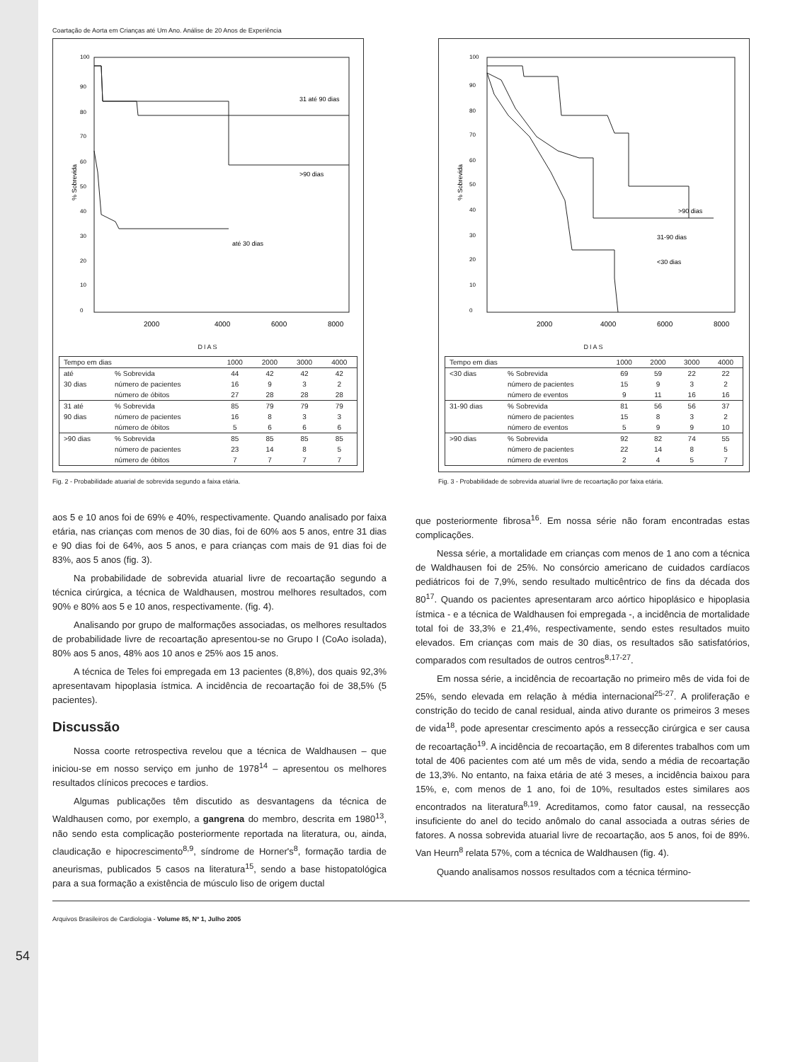Coartação de Aorta em Crianças até Um Ano. Análise de 20 Anos de Experiência
% Sobrevida
100
90
80
70
60
50
40
30
20
10
0
31 até 90 dias
>90 dias
até 30 dias
2000
4000
6000
8000
DIAS
| Tempo em dias | | 1000 | 2000 | 3000 | 4000 |
| --- | --- | --- | --- | --- | --- |
| até | % Sobrevida | 44 | 42 | 42 | 42 |
| 30 dias | número de pacientes | 16 | 9 | 3 | 2 |
| | número de óbitos | 27 | 28 | 28 | 28 |
| 31 até | % Sobrevida | 85 | 79 | 79 | 79 |
| 90 dias | número de pacientes | 16 | 8 | 3 | 3 |
| | número de óbitos | 5 | 6 | 6 | 6 |
| >90 dias | % Sobrevida | 85 | 85 | 85 | 85 |
| | número de pacientes | 23 | 14 | 8 | 5 |
| | número de óbitos | 7 | 7 | 7 | 7 |
Fig. 2 - Probabilidade atuarial de sobrevida segundo a faixa etária.
% Sobrevida
100
90
80
70
60
50
40
30
20
10
0
>90 dias
31-90 dias
<30 dias
2000
4000
6000
8000
DIAS
| Tempo em dias | | 1000 | 2000 | 3000 | 4000 |
| --- | --- | --- | --- | --- | --- |
| <30 dias | % Sobrevida | 69 | 59 | 22 | 22 |
| | número de pacientes | 15 | 9 | 3 | 2 |
| | número de eventos | 9 | 11 | 16 | 16 |
| 31-90 dias | % Sobrevida | 81 | 56 | 56 | 37 |
| | número de pacientes | 15 | 8 | 3 | 2 |
| | número de eventos | 5 | 9 | 9 | 10 |
| >90 dias | % Sobrevida | 92 | 82 | 74 | 55 |
| | número de pacientes | 22 | 14 | 8 | 5 |
| | número de eventos | 2 | 4 | 5 | 7 |
Fig. 3 - Probabilidade de sobrevida atuarial livre de recoartação por faixa etária.
aos 5 e 10 anos foi de 69% e 40%, respectivamente. Quando analisado por faixa etária, nas crianças com menos de 30 dias, foi de 60% aos 5 anos, entre 31 dias e 90 dias foi de 64%, aos 5 anos, e para crianças com mais de 91 dias foi de 83%, aos 5 anos (fig. 3).
Na probabilidade de sobrevida atuarial livre de recoartação segundo a técnica cirúrgica, a técnica de Waldhausen, mostrou melhores resultados, com 90% e 80% aos 5 e 10 anos, respectivamente. (fig. 4).
Analisando por grupo de malformações associadas, os melhores resultados de probabilidade livre de recoartação apresentou-se no Grupo I (CoAo isolada), 80% aos 5 anos, 48% aos 10 anos e 25% aos 15 anos.
A técnica de Teles foi empregada em 13 pacientes (8,8%), dos quais 92,3% apresentavam hipoplasia ístmica. A incidência de recoartação foi de 38,5% (5 pacientes).
Discussão
Nossa coorte retrospectiva revelou que a técnica de Waldhausen – que iniciou-se em nosso serviço em junho de 1978<sup>14</sup> – apresentou os melhores resultados clínicos precoces e tardios.
Algumas publicações têm discutido as desvantagens da técnica de Waldhausen como, por exemplo, a gangrena do membro, descrita em 1980<sup>13</sup>, não sendo esta complicação posteriormente reportada na literatura, ou, ainda, claudicação e hipocrescimento<sup>8,9</sup>, síndrome de Horner's<sup>8</sup>, formação tardia de aneurismas, publicados 5 casos na literatura<sup>15</sup>, sendo a base histopatológica para a sua formação a existência de músculo liso de origem ductal
que posteriormente fibrosa<sup>16</sup>. Em nossa série não foram encontradas estas complicações.
Nessa série, a mortalidade em crianças com menos de 1 ano com a técnica de Waldhausen foi de 25%. No consórcio americano de cuidados cardíacos pediátricos foi de 7,9%, sendo resultado multicêntrico de fins da década dos 80<sup>17</sup>. Quando os pacientes apresentaram arco aórtico hipoplásico e hipoplasia ístmica - e a técnica de Waldhausen foi empregada -, a incidência de mortalidade total foi de 33,3% e 21,4%, respectivamente, sendo estes resultados muito elevados. Em crianças com mais de 30 dias, os resultados são satisfatórios, comparados com resultados de outros centros<sup>8,17-27</sup>.
Em nossa série, a incidência de recoartação no primeiro mês de vida foi de 25%, sendo elevada em relação à média internacional<sup>25-27</sup>. A proliferação e constrição do tecido de canal residual, ainda ativo durante os primeiros 3 meses de vida<sup>18</sup>, pode apresentar crescimento após a ressecção cirúrgica e ser causa de recoartação<sup>19</sup>. A incidência de recoartação, em 8 diferentes trabalhos com um total de 406 pacientes com até um mês de vida, sendo a média de recoartação de 13,3%. No entanto, na faixa etária de até 3 meses, a incidência baixou para 15%, e, com menos de 1 ano, foi de 10%, resultados estes similares aos encontrados na literatura<sup>8,19</sup>. Acreditamos, como fator causal, na ressecção insuficiente do anel do tecido anômalo do canal associada a outras séries de fatores. A nossa sobrevida atuarial livre de recoartação, aos 5 anos, foi de 89%. Van Heurn<sup>8</sup> relata 57%, com a técnica de Waldhausen (fig. 4).
Quando analisamos nossos resultados com a técnica término-
54
Arquivos Brasileiros de Cardiologia - Volume 85, Nº 1, Julho 2005